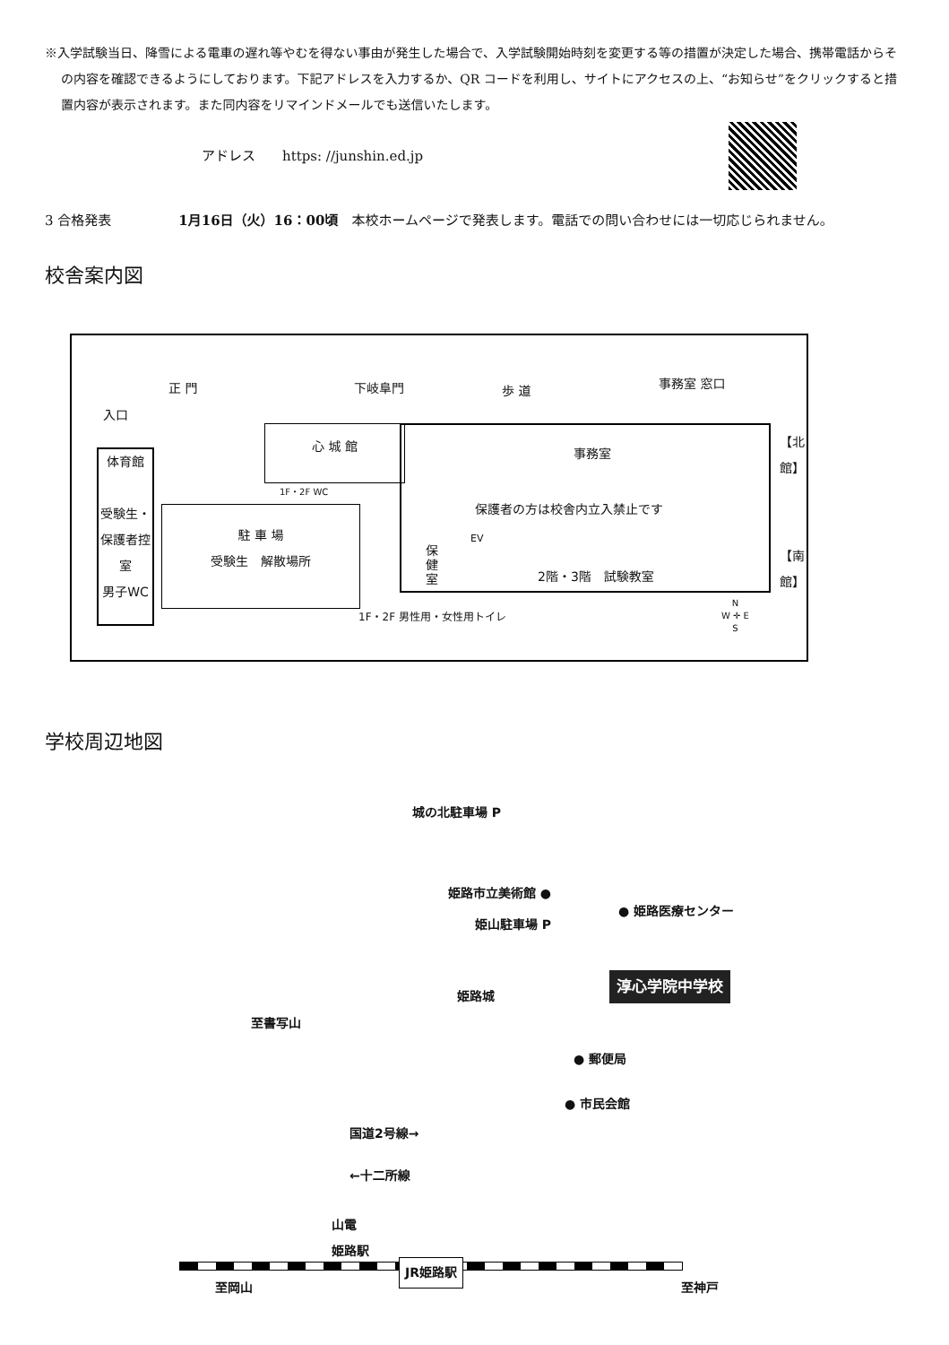※入学試験当日、降雪による電車の遅れ等やむを得ない事由が発生した場合で、入学試験開始時刻を変更する等の措置が決定した場合、携帯電話からその内容を確認できるようにしております。下記アドレスを入力するか、QR コードを利用し、サイトにアクセスの上、“お知らせ”をクリックすると措置内容が表示されます。また同内容をリマインドメールでも送信いたします。
アドレス　　https: //junshin.ed.jp
3 合格発表　　　　　1月16日（火）16：00頃　本校ホームページで発表します。電話での問い合わせには一切応じられません。
校舎案内図
正 門 下岐阜門 歩 道 事務室 窓口
入口
体育館
受験生・保護者控室
男子WC
心 城 館
1F・2F WC
駐 車 場
受験生　解散場所
事務室
保護者の方は校舎内立入禁止です
EV
保健室
2階・3階　試験教室
【北館】
【南館】
1F・2F 男性用・女性用トイレ
N
W ✛ E
S
学校周辺地図
城の北駐車場 P
姫路市立美術館 ●
● 姫路医療センター
姫山駐車場 P
淳心学院中学校
姫路城
至書写山
● 郵便局
● 市民会館
国道2号線→
←十二所線
山電
姫路駅
JR姫路駅
至岡山 至神戸